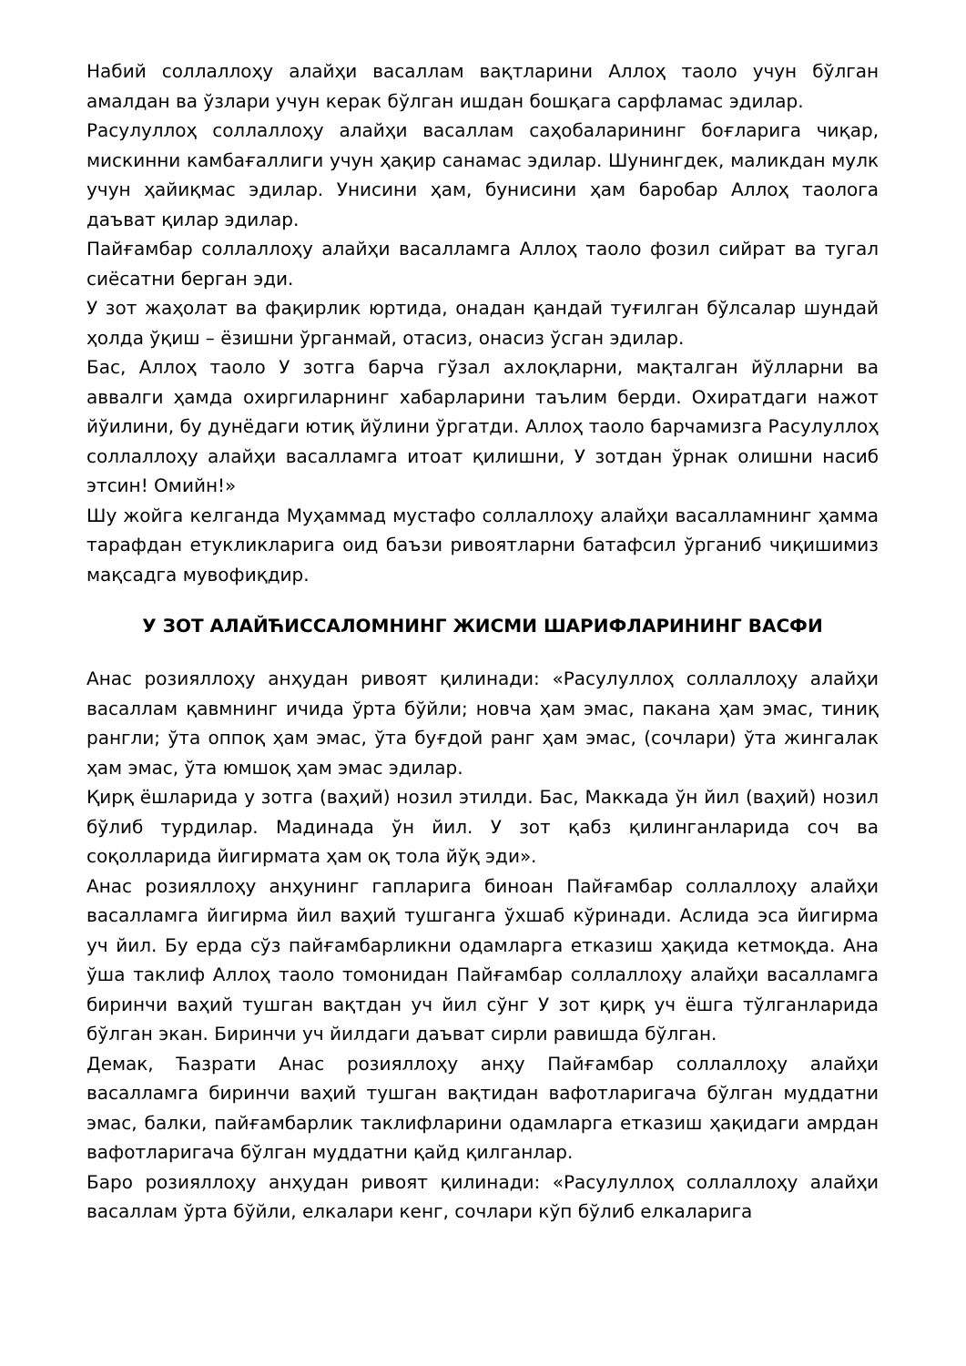Набий соллаллоҳу алайҳи васаллам вақтларини Аллоҳ таоло учун бўлган амалдан ва ўзлари учун керак бўлган ишдан бошқага сарфламас эдилар.
Расулуллоҳ соллаллоҳу алайҳи васаллам саҳобаларининг боғларига чиқар, мискинни камбағаллиги учун ҳақир санамас эдилар. Шунингдек, маликдан мулк учун ҳайиқмас эдилар. Унисини ҳам, бунисини ҳам баробар Аллоҳ таологa даъват қилар эдилар.
Пайғамбар соллаллоҳу алайҳи васалламга Аллоҳ таоло фозил сийрат ва тугал сиёсатни берган эди.
У зот жаҳолат ва фақирлик юртида, онадан қандай туғилган бўлсалар шундай ҳолда ўқиш – ёзишни ўрганмай, отасиз, онасиз ўсган эдилар.
Бас, Аллоҳ таоло У зотга барча гўзал ахлоқларни, мақталган йўлларни ва аввалги ҳамда охиргиларнинг хабарларини таълим берди. Охиратдаги нажот йўилини, бу дунёдаги ютиқ йўлини ўргатди. Аллоҳ таоло барчамизга Расулуллоҳ соллаллоҳу алайҳи васалламга итоат қилишни, У зотдан ўрнак олишни насиб этсин! Омийн!»
Шу жойга келганда Муҳаммад мустафо соллаллоҳу алайҳи васалламнинг ҳамма тарафдан етукликларига оид баъзи ривоятларни батафсил ўрганиб чиқишимиз мақсадга мувофиқдир.
У ЗОТ АЛАЙЋИССАЛОМНИНГ ЖИСМИ ШАРИФЛАРИНИНГ ВАСФИ
Анас розияллоҳу анҳудан ривоят қилинади: «Расулуллоҳ соллаллоҳу алайҳи васаллам қавмнинг ичида ўрта бўйли; новча ҳам эмас, пакана ҳам эмас, тиниқ рангли; ўта оппоқ ҳам эмас, ўта буғдой ранг ҳам эмас, (сочлари) ўта жингалак ҳам эмас, ўта юмшоқ ҳам эмас эдилар.
Қирқ ёшларида у зотга (ваҳий) нозил этилди. Бас, Маккада ўн йил (ваҳий) нозил бўлиб турдилар. Мадинада ўн йил. У зот қабз қилинганларида соч ва соқолларида йигирмата ҳам оқ тола йўқ эди».
Анас розияллоҳу анҳунинг гапларига биноан Пайғамбар соллаллоҳу алайҳи васалламга йигирма йил ваҳий тушганга ўхшаб кўринади. Аслида эса йигирма уч йил. Бу ерда сўз пайғамбарликни одамларга етказиш ҳақида кетмоқда. Ана ўша таклиф Аллоҳ таоло томонидан Пайғамбар соллаллоҳу алайҳи васалламга биринчи ваҳий тушган вақтдан уч йил сўнг У зот қирқ уч ёшга тўлганларида бўлган экан. Биринчи уч йилдаги даъват сирли равишда бўлган.
Демак, Ћазрати Анас розияллоҳу анҳу Пайғамбар соллаллоҳу алайҳи васалламга биринчи ваҳий тушган вақтидан вафотларигача бўлган муддатни эмас, балки, пайғамбарлик таклифларини одамларга етказиш ҳақидаги амрдан вафотларигача бўлган муддатни қайд қилганлар.
Баро розияллоҳу анҳудан ривоят қилинади: «Расулуллоҳ соллаллоҳу алайҳи васаллам ўрта бўйли, елкалари кенг, сочлари кўп бўлиб елкаларига